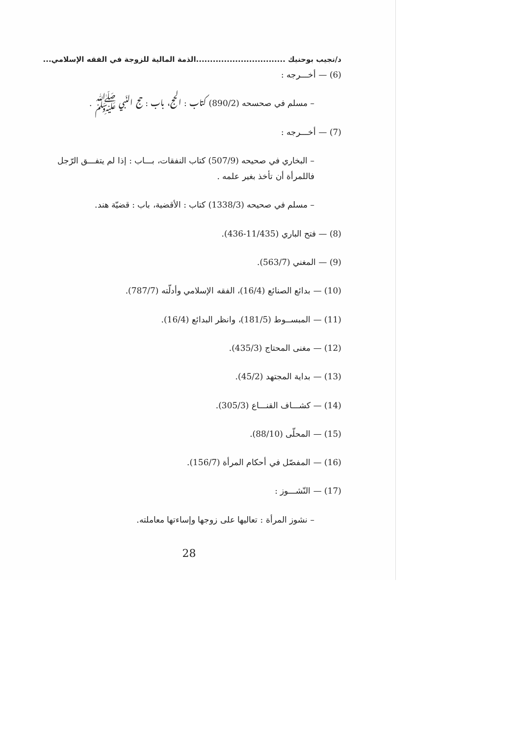د/نجيب بوحنيك ................................الذمة المالية للزوجة في الفقه الإسلامي...
(6) — أخـــرجه :
– مسلم في صحسحه (890/2) كتاب : الحج، باب : حج النّبي ﷺ .
(7) — أخـــرجه :
– البخاري في صحيحه (507/9) كتاب النفقات، بـــاب : إذا لم يتفـــق الرّجل فاللمرأة أن تأخذ بغير علمه .
– مسلم في صحيحه (1338/3) كتاب : الأقضية، باب : قضيّة هند.
(8) — فتح الباري (11/435-436).
(9) — المغني (563/7).
(10) — بدائع الصنائع (16/4)، الفقه الإسلامي وأدلّته (787/7).
(11) — المبســوط (181/5)، وانظر البدائع (16/4).
(12) — مغنى المحتاج (435/3).
(13) — بداية المجتهد (45/2).
(14) — كشـــاف القنـــاع (305/3).
(15) — المحلّى (88/10).
(16) — المفصّل في أحكام المرأة (156/7).
(17) — النّشـــوز :
– نشوز المرأة : تعاليها على زوجها وإساءتها معاملته.
28